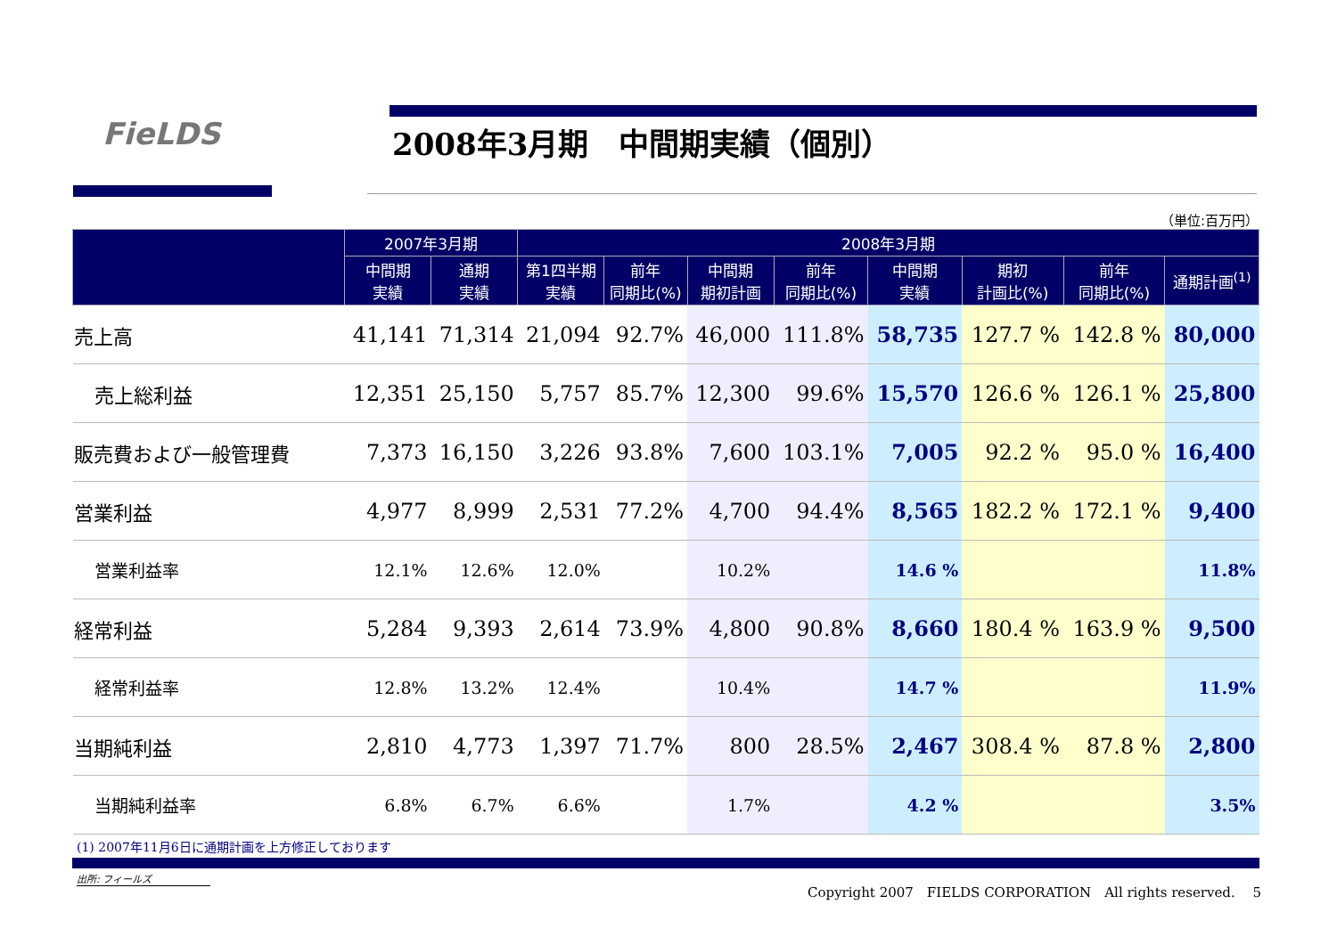FieLDS 2008年3月期　中間期実績（個別）
（単位:百万円）
| | 2007年3月期 | | 2008年3月期 | | | | | | | |
| --- | --- | --- | --- | --- | --- | --- | --- | --- | --- | --- |
| | 中間期 実績 | 通期 実績 | 第1四半期 実績 | 前年 同期比(%) | 中間期 期初計画 | 前年 同期比(%) | 中間期 実績 | 期初 計画比(%) | 前年 同期比(%) | 通期計画<sup>(1)</sup> |
| 売上高 | 41,141 | 71,314 | 21,094 | 92.7% | 46,000 | 111.8% | 58,735 | 127.7 % | 142.8 % | 80,000 |
| 売上総利益 | 12,351 | 25,150 | 5,757 | 85.7% | 12,300 | 99.6% | 15,570 | 126.6 % | 126.1 % | 25,800 |
| 販売費および一般管理費 | 7,373 | 16,150 | 3,226 | 93.8% | 7,600 | 103.1% | 7,005 | 92.2 % | 95.0 % | 16,400 |
| 営業利益 | 4,977 | 8,999 | 2,531 | 77.2% | 4,700 | 94.4% | 8,565 | 182.2 % | 172.1 % | 9,400 |
| 営業利益率 | 12.1% | 12.6% | 12.0% | | 10.2% | | 14.6 % | | | 11.8% |
| 経常利益 | 5,284 | 9,393 | 2,614 | 73.9% | 4,800 | 90.8% | 8,660 | 180.4 % | 163.9 % | 9,500 |
| 経常利益率 | 12.8% | 13.2% | 12.4% | | 10.4% | | 14.7 % | | | 11.9% |
| 当期純利益 | 2,810 | 4,773 | 1,397 | 71.7% | 800 | 28.5% | 2,467 | 308.4 % | 87.8 % | 2,800 |
| 当期純利益率 | 6.8% | 6.7% | 6.6% | | 1.7% | | 4.2 % | | | 3.5% |
(1) 2007年11月6日に通期計画を上方修正しております
出所: フィールズ
Copyright 2007　FIELDS CORPORATION　All rights reserved.　 5